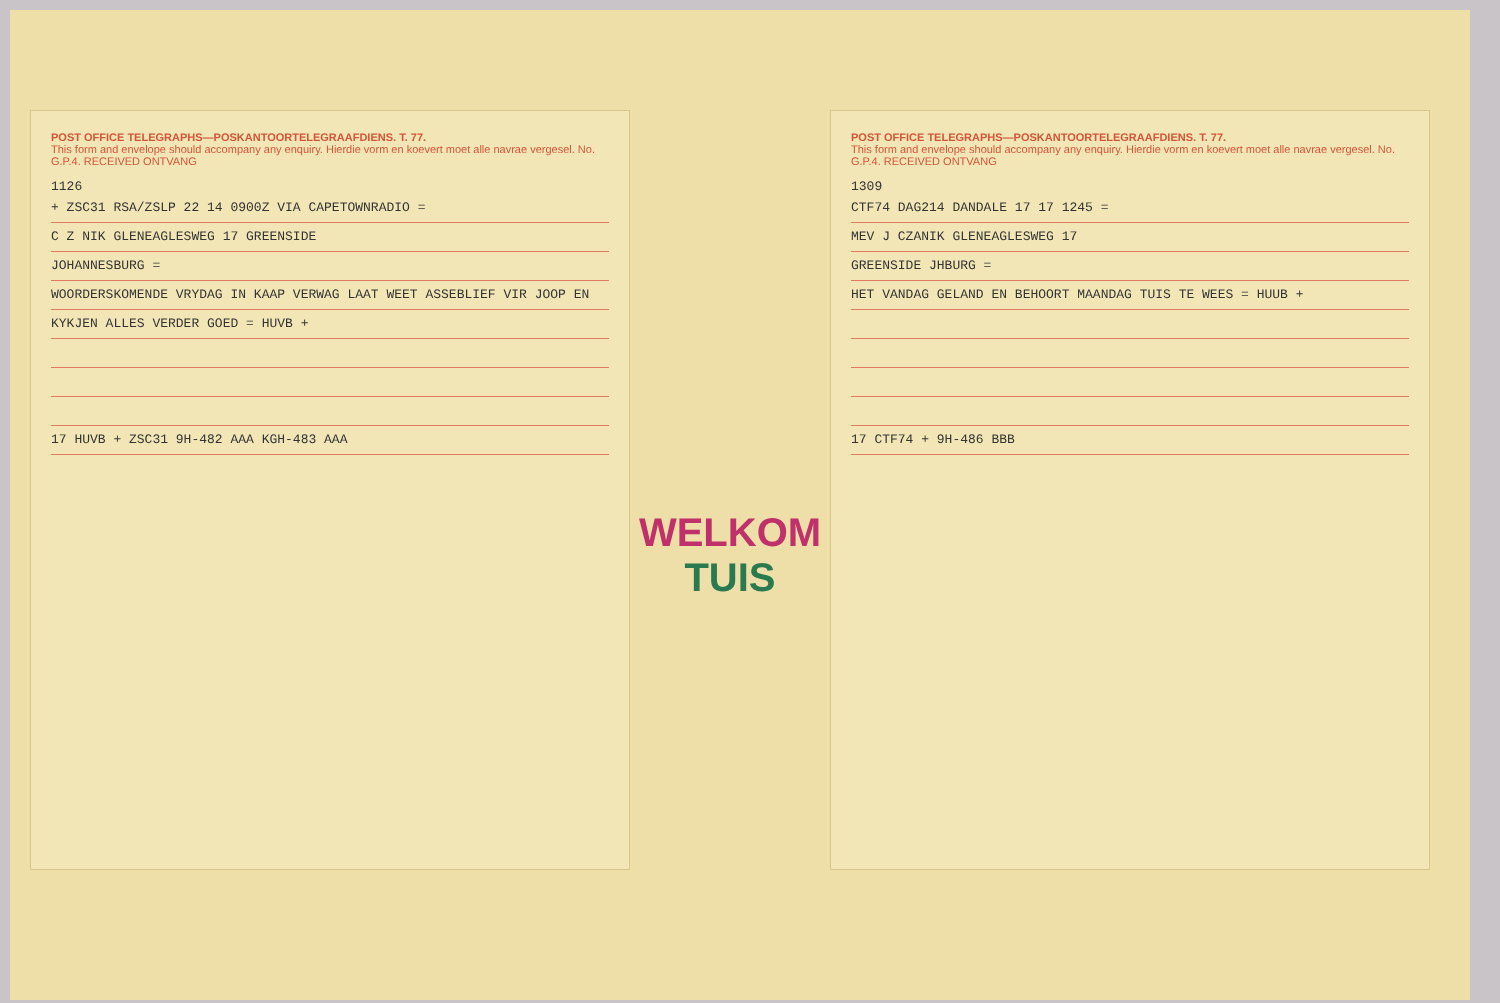POST OFFICE TELEGRAPHS—POSKANTOORTELEGRAAFDIENS. T. 77.
This form and envelope should accompany any enquiry. Hierdie vorm en koevert moet alle navrae vergesel. No.
G.P.4. RECEIVED ONTVANG
1126
+ ZSC31 RSA/ZSLP 22 14 0900Z VIA CAPETOWNRADIO =
C Z NIK GLENEAGLESWEG 17 GREENSIDE
JOHANNESBURG =
WOORDERSKOMENDE VRYDAG IN KAAP VERWAG LAAT WEET ASSEBLIEF VIR JOOP EN
KYKJEN ALLES VERDER GOED = HUVB +
17 HUVB + ZSC31 9H-482 AAA KGH-483 AAA
WELKOM
TUIS
POST OFFICE TELEGRAPHS—POSKANTOORTELEGRAAFDIENS. T. 77.
This form and envelope should accompany any enquiry. Hierdie vorm en koevert moet alle navrae vergesel. No.
G.P.4. RECEIVED ONTVANG
1309
CTF74 DAG214 DANDALE 17 17 1245 =
MEV J CZANIK GLENEAGLESWEG 17
GREENSIDE JHBURG =
HET VANDAG GELAND EN BEHOORT MAANDAG TUIS TE WEES = HUUB +
17 CTF74 + 9H-486 BBB